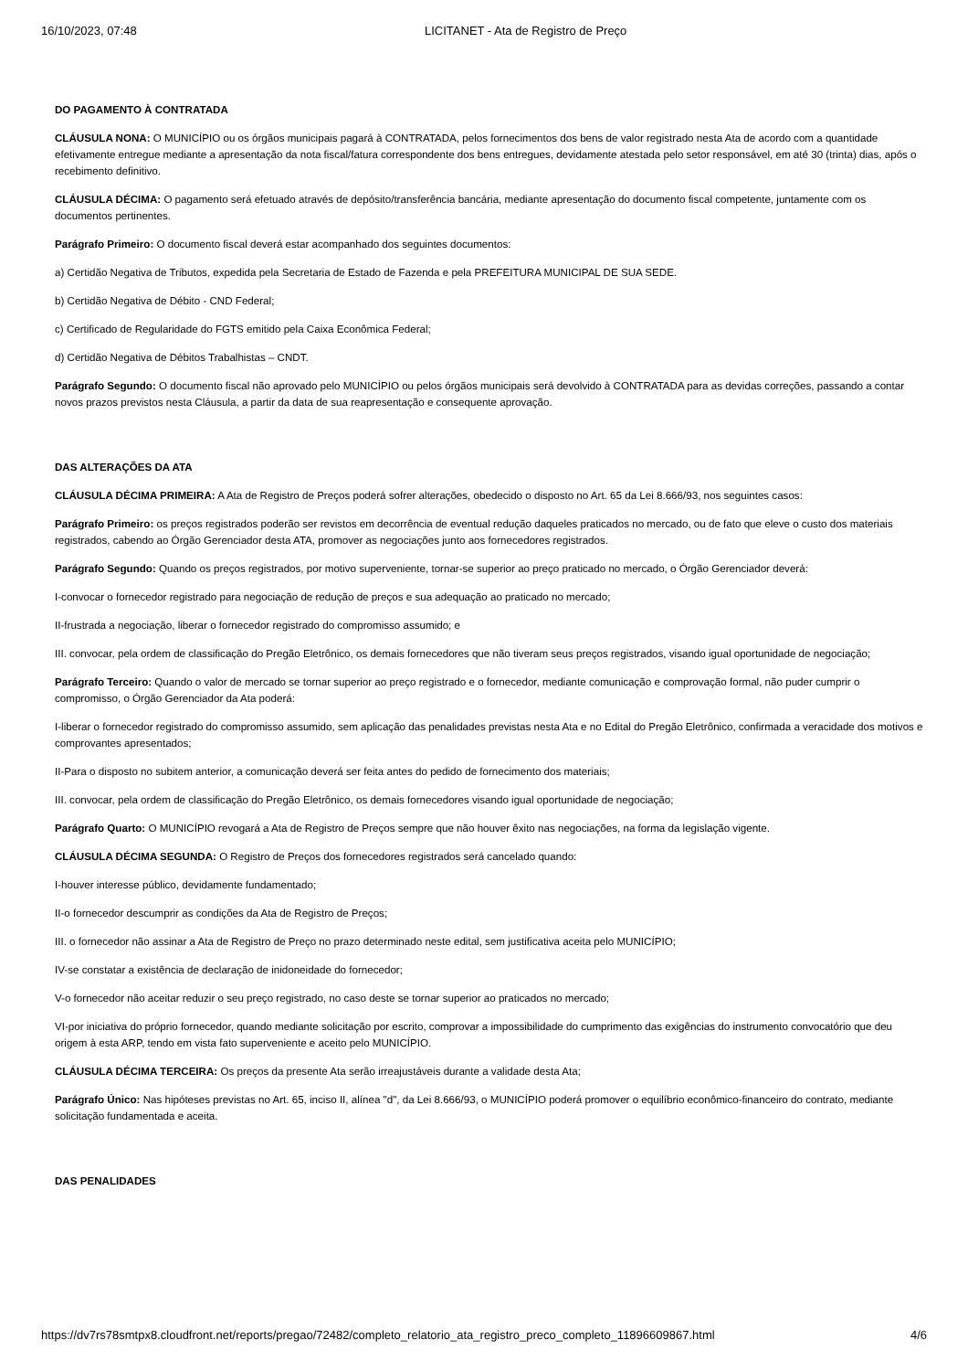16/10/2023, 07:48 LICITANET - Ata de Registro de Preço
DO PAGAMENTO À CONTRATADA
CLÁUSULA NONA: O MUNICÍPIO ou os órgãos municipais pagará à CONTRATADA, pelos fornecimentos dos bens de valor registrado nesta Ata de acordo com a quantidade efetivamente entregue mediante a apresentação da nota fiscal/fatura correspondente dos bens entregues, devidamente atestada pelo setor responsável, em até 30 (trinta) dias, após o recebimento definitivo.
CLÁUSULA DÉCIMA: O pagamento será efetuado através de depósito/transferência bancária, mediante apresentação do documento fiscal competente, juntamente com os documentos pertinentes.
Parágrafo Primeiro: O documento fiscal deverá estar acompanhado dos seguintes documentos:
a) Certidão Negativa de Tributos, expedida pela Secretaria de Estado de Fazenda e pela PREFEITURA MUNICIPAL DE SUA SEDE.
b) Certidão Negativa de Débito - CND Federal;
c) Certificado de Regularidade do FGTS emitido pela Caixa Econômica Federal;
d) Certidão Negativa de Débitos Trabalhistas – CNDT.
Parágrafo Segundo: O documento fiscal não aprovado pelo MUNICÍPIO ou pelos órgãos municipais será devolvido à CONTRATADA para as devidas correções, passando a contar novos prazos previstos nesta Cláusula, a partir da data de sua reapresentação e consequente aprovação.
DAS ALTERAÇÕES DA ATA
CLÁUSULA DÉCIMA PRIMEIRA: A Ata de Registro de Preços poderá sofrer alterações, obedecido o disposto no Art. 65 da Lei 8.666/93, nos seguintes casos:
Parágrafo Primeiro: os preços registrados poderão ser revistos em decorrência de eventual redução daqueles praticados no mercado, ou de fato que eleve o custo dos materiais registrados, cabendo ao Órgão Gerenciador desta ATA, promover as negociações junto aos fornecedores registrados.
Parágrafo Segundo: Quando os preços registrados, por motivo superveniente, tornar-se superior ao preço praticado no mercado, o Órgão Gerenciador deverá:
I-convocar o fornecedor registrado para negociação de redução de preços e sua adequação ao praticado no mercado;
II-frustrada a negociação, liberar o fornecedor registrado do compromisso assumido; e
III. convocar, pela ordem de classificação do Pregão Eletrônico, os demais fornecedores que não tiveram seus preços registrados, visando igual oportunidade de negociação;
Parágrafo Terceiro: Quando o valor de mercado se tornar superior ao preço registrado e o fornecedor, mediante comunicação e comprovação formal, não puder cumprir o compromisso, o Órgão Gerenciador da Ata poderá:
I-liberar o fornecedor registrado do compromisso assumido, sem aplicação das penalidades previstas nesta Ata e no Edital do Pregão Eletrônico, confirmada a veracidade dos motivos e comprovantes apresentados;
II-Para o disposto no subitem anterior, a comunicação deverá ser feita antes do pedido de fornecimento dos materiais;
III. convocar, pela ordem de classificação do Pregão Eletrônico, os demais fornecedores visando igual oportunidade de negociação;
Parágrafo Quarto: O MUNICÍPIO revogará a Ata de Registro de Preços sempre que não houver êxito nas negociações, na forma da legislação vigente.
CLÁUSULA DÉCIMA SEGUNDA: O Registro de Preços dos fornecedores registrados será cancelado quando:
I-houver interesse público, devidamente fundamentado;
II-o fornecedor descumprir as condições da Ata de Registro de Preços;
III. o fornecedor não assinar a Ata de Registro de Preço no prazo determinado neste edital, sem justificativa aceita pelo MUNICÍPIO;
IV-se constatar a existência de declaração de inidoneidade do fornecedor;
V-o fornecedor não aceitar reduzir o seu preço registrado, no caso deste se tornar superior ao praticados no mercado;
VI-por iniciativa do próprio fornecedor, quando mediante solicitação por escrito, comprovar a impossibilidade do cumprimento das exigências do instrumento convocatório que deu origem à esta ARP, tendo em vista fato superveniente e aceito pelo MUNICÍPIO.
CLÁUSULA DÉCIMA TERCEIRA: Os preços da presente Ata serão irreajustáveis durante a validade desta Ata;
Parágrafo Único: Nas hipóteses previstas no Art. 65, inciso II, alínea "d", da Lei 8.666/93, o MUNICÍPIO poderá promover o equilíbrio econômico-financeiro do contrato, mediante solicitação fundamentada e aceita.
DAS PENALIDADES
https://dv7rs78smtpx8.cloudfront.net/reports/pregao/72482/completo_relatorio_ata_registro_preco_completo_11896609867.html 4/6